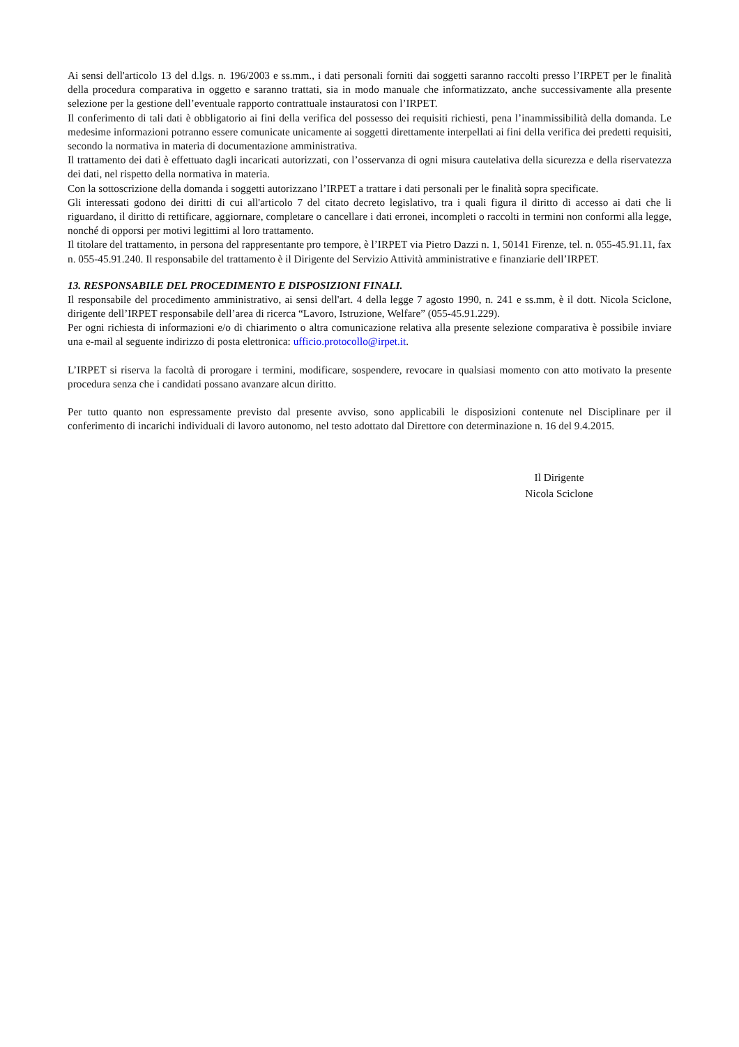Ai sensi dell'articolo 13 del d.lgs. n. 196/2003 e ss.mm., i dati personali forniti dai soggetti saranno raccolti presso l’IRPET per le finalità della procedura comparativa in oggetto e saranno trattati, sia in modo manuale che informatizzato, anche successivamente alla presente selezione per la gestione dell’eventuale rapporto contrattuale instauratosi con l’IRPET.
Il conferimento di tali dati è obbligatorio ai fini della verifica del possesso dei requisiti richiesti, pena l’inammissibilità della domanda. Le medesime informazioni potranno essere comunicate unicamente ai soggetti direttamente interpellati ai fini della verifica dei predetti requisiti, secondo la normativa in materia di documentazione amministrativa.
Il trattamento dei dati è effettuato dagli incaricati autorizzati, con l’osservanza di ogni misura cautelativa della sicurezza e della riservatezza dei dati, nel rispetto della normativa in materia.
Con la sottoscrizione della domanda i soggetti autorizzano l’IRPET a trattare i dati personali per le finalità sopra specificate.
Gli interessati godono dei diritti di cui all'articolo 7 del citato decreto legislativo, tra i quali figura il diritto di accesso ai dati che li riguardano, il diritto di rettificare, aggiornare, completare o cancellare i dati erronei, incompleti o raccolti in termini non conformi alla legge, nonché di opporsi per motivi legittimi al loro trattamento.
Il titolare del trattamento, in persona del rappresentante pro tempore, è l’IRPET via Pietro Dazzi n. 1, 50141 Firenze, tel. n. 055-45.91.11, fax n. 055-45.91.240. Il responsabile del trattamento è il Dirigente del Servizio Attività amministrative e finanziarie dell’IRPET.
13. RESPONSABILE DEL PROCEDIMENTO E DISPOSIZIONI FINALI.
Il responsabile del procedimento amministrativo, ai sensi dell'art. 4 della legge 7 agosto 1990, n. 241 e ss.mm, è il dott. Nicola Sciclone, dirigente dell’IRPET responsabile dell’area di ricerca “Lavoro, Istruzione, Welfare” (055-45.91.229).
Per ogni richiesta di informazioni e/o di chiarimento o altra comunicazione relativa alla presente selezione comparativa è possibile inviare una e-mail al seguente indirizzo di posta elettronica: ufficio.protocollo@irpet.it.
L’IRPET si riserva la facoltà di prorogare i termini, modificare, sospendere, revocare in qualsiasi momento con atto motivato la presente procedura senza che i candidati possano avanzare alcun diritto.
Per tutto quanto non espressamente previsto dal presente avviso, sono applicabili le disposizioni contenute nel Disciplinare per il conferimento di incarichi individuali di lavoro autonomo, nel testo adottato dal Direttore con determinazione n. 16 del 9.4.2015.
Il Dirigente
Nicola Sciclone